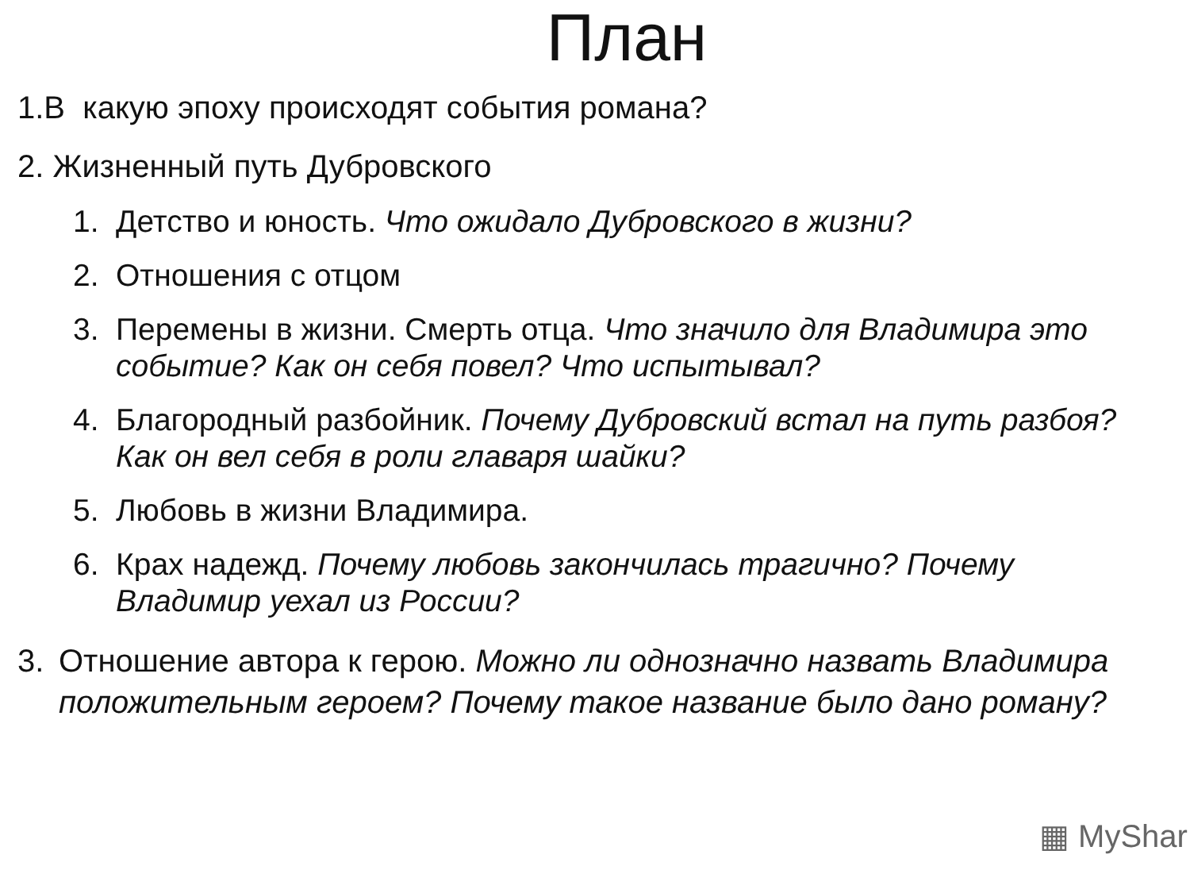План
1.В какую эпоху происходят события романа?
2. Жизненный путь Дубровского
1. Детство и юность. Что ожидало Дубровского в жизни?
2. Отношения с отцом
3. Перемены в жизни. Смерть отца. Что значило для Владимира это событие? Как он себя повел? Что испытывал?
4. Благородный разбойник. Почему Дубровский встал на путь разбоя? Как он вел себя в роли главаря шайки?
5. Любовь в жизни Владимира.
6. Крах надежд. Почему любовь закончилась трагично? Почему Владимир уехал из России?
3. Отношение автора к герою. Можно ли однозначно назвать Владимира положительным героем? Почему такое название было дано роману?
▦ MyShar